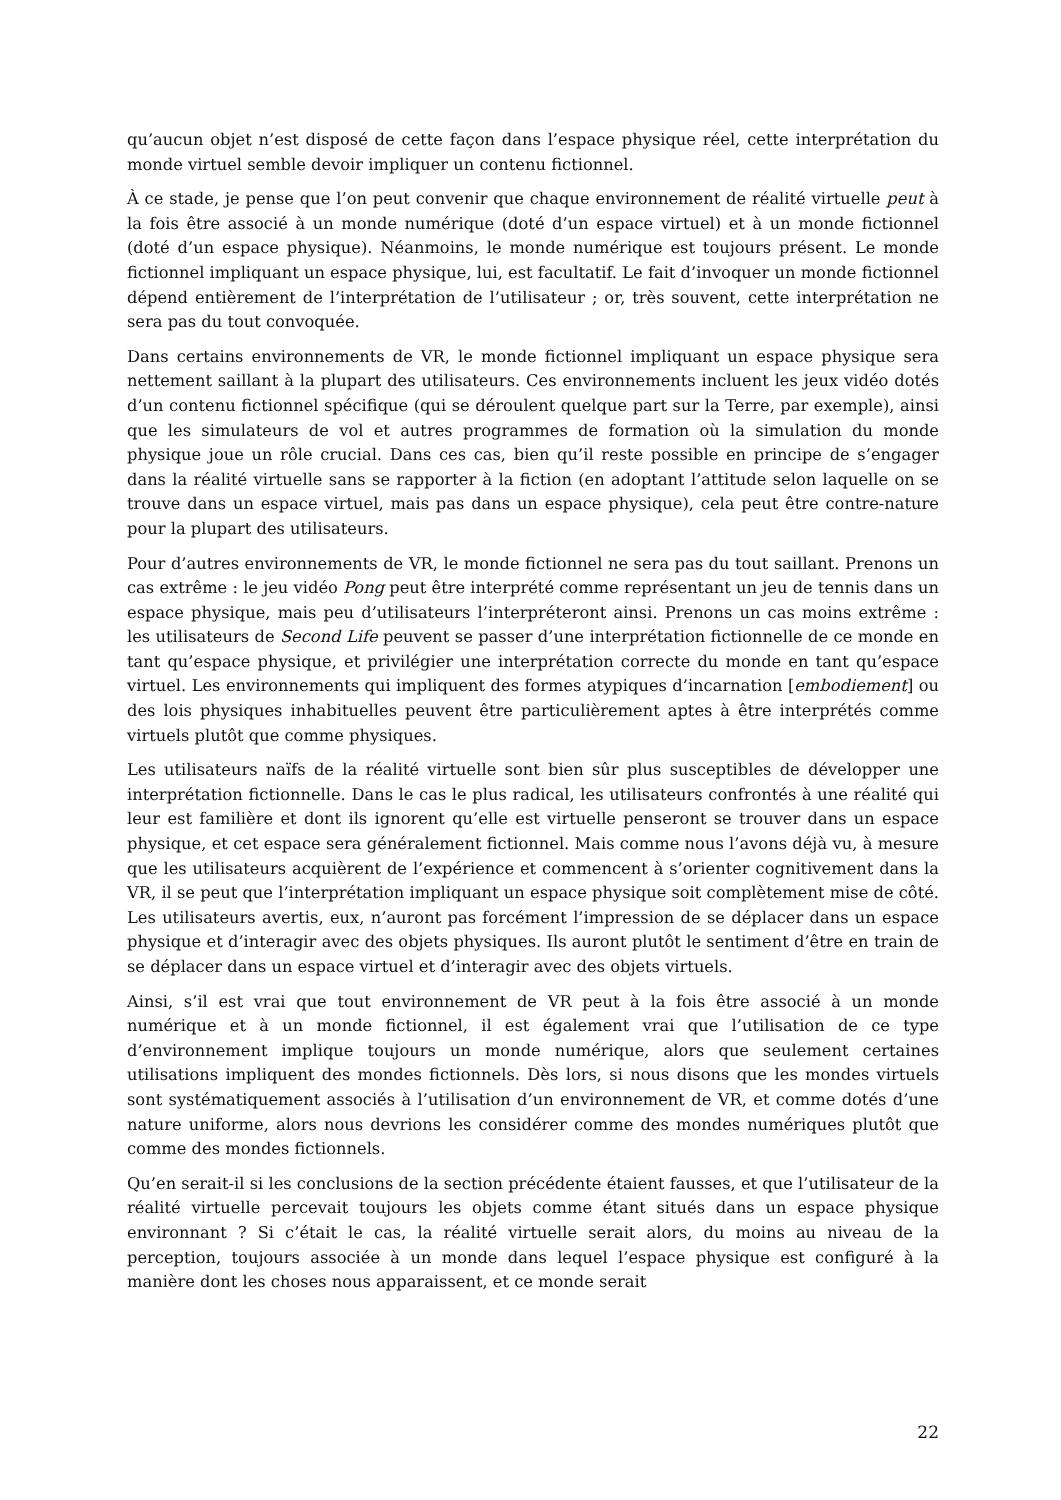qu’aucun objet n’est disposé de cette façon dans l’espace physique réel, cette interprétation du monde virtuel semble devoir impliquer un contenu fictionnel.
À ce stade, je pense que l’on peut convenir que chaque environnement de réalité virtuelle peut à la fois être associé à un monde numérique (doté d’un espace virtuel) et à un monde fictionnel (doté d’un espace physique). Néanmoins, le monde numérique est toujours présent. Le monde fictionnel impliquant un espace physique, lui, est facultatif. Le fait d’invoquer un monde fictionnel dépend entièrement de l’interprétation de l’utilisateur ; or, très souvent, cette interprétation ne sera pas du tout convoquée.
Dans certains environnements de VR, le monde fictionnel impliquant un espace physique sera nettement saillant à la plupart des utilisateurs. Ces environnements incluent les jeux vidéo dotés d’un contenu fictionnel spécifique (qui se déroulent quelque part sur la Terre, par exemple), ainsi que les simulateurs de vol et autres programmes de formation où la simulation du monde physique joue un rôle crucial. Dans ces cas, bien qu’il reste possible en principe de s’engager dans la réalité virtuelle sans se rapporter à la fiction (en adoptant l’attitude selon laquelle on se trouve dans un espace virtuel, mais pas dans un espace physique), cela peut être contre-nature pour la plupart des utilisateurs.
Pour d’autres environnements de VR, le monde fictionnel ne sera pas du tout saillant. Prenons un cas extrême : le jeu vidéo Pong peut être interprété comme représentant un jeu de tennis dans un espace physique, mais peu d’utilisateurs l’interpréteront ainsi. Prenons un cas moins extrême : les utilisateurs de Second Life peuvent se passer d’une interprétation fictionnelle de ce monde en tant qu’espace physique, et privilégier une interprétation correcte du monde en tant qu’espace virtuel. Les environnements qui impliquent des formes atypiques d’incarnation [embodiement] ou des lois physiques inhabituelles peuvent être particulièrement aptes à être interprétés comme virtuels plutôt que comme physiques.
Les utilisateurs naïfs de la réalité virtuelle sont bien sûr plus susceptibles de développer une interprétation fictionnelle. Dans le cas le plus radical, les utilisateurs confrontés à une réalité qui leur est familière et dont ils ignorent qu’elle est virtuelle penseront se trouver dans un espace physique, et cet espace sera généralement fictionnel. Mais comme nous l’avons déjà vu, à mesure que les utilisateurs acquièrent de l’expérience et commencent à s’orienter cognitivement dans la VR, il se peut que l’interprétation impliquant un espace physique soit complètement mise de côté. Les utilisateurs avertis, eux, n’auront pas forcément l’impression de se déplacer dans un espace physique et d’interagir avec des objets physiques. Ils auront plutôt le sentiment d’être en train de se déplacer dans un espace virtuel et d’interagir avec des objets virtuels.
Ainsi, s’il est vrai que tout environnement de VR peut à la fois être associé à un monde numérique et à un monde fictionnel, il est également vrai que l’utilisation de ce type d’environnement implique toujours un monde numérique, alors que seulement certaines utilisations impliquent des mondes fictionnels. Dès lors, si nous disons que les mondes virtuels sont systématiquement associés à l’utilisation d’un environnement de VR, et comme dotés d’une nature uniforme, alors nous devrions les considérer comme des mondes numériques plutôt que comme des mondes fictionnels.
Qu’en serait-il si les conclusions de la section précédente étaient fausses, et que l’utilisateur de la réalité virtuelle percevait toujours les objets comme étant situés dans un espace physique environnant ? Si c’était le cas, la réalité virtuelle serait alors, du moins au niveau de la perception, toujours associée à un monde dans lequel l’espace physique est configuré à la manière dont les choses nous apparaissent, et ce monde serait
22